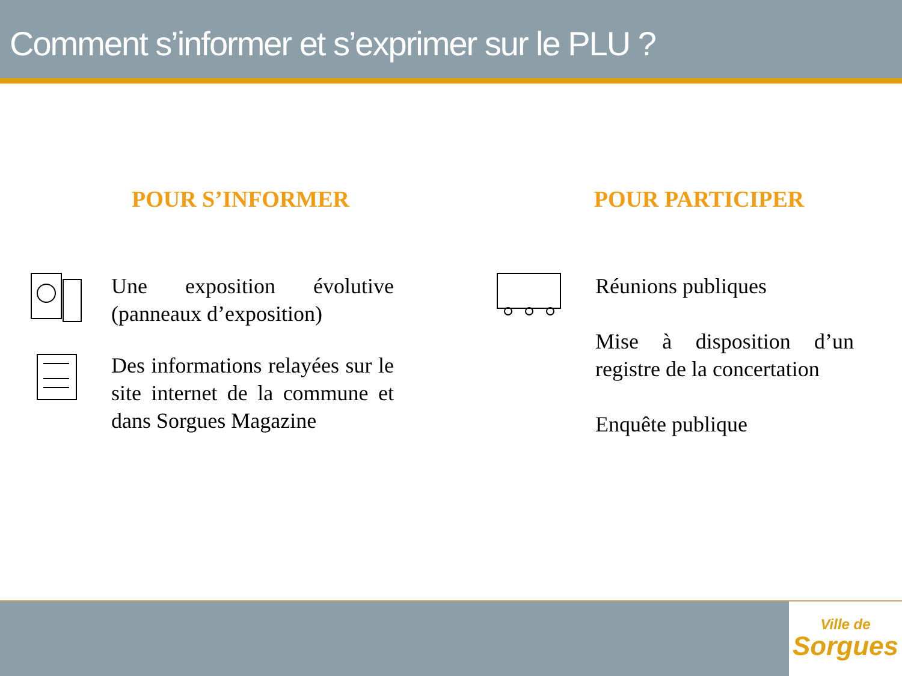Comment s’informer et s’exprimer sur le PLU ?
POUR S’INFORMER
Une exposition évolutive (panneaux d’exposition)
Des informations relayées sur le site internet de la commune et dans Sorgues Magazine
POUR PARTICIPER
Réunions publiques
Mise à disposition d’un registre de la concertation
Enquête publique
Ville de
Sorgues